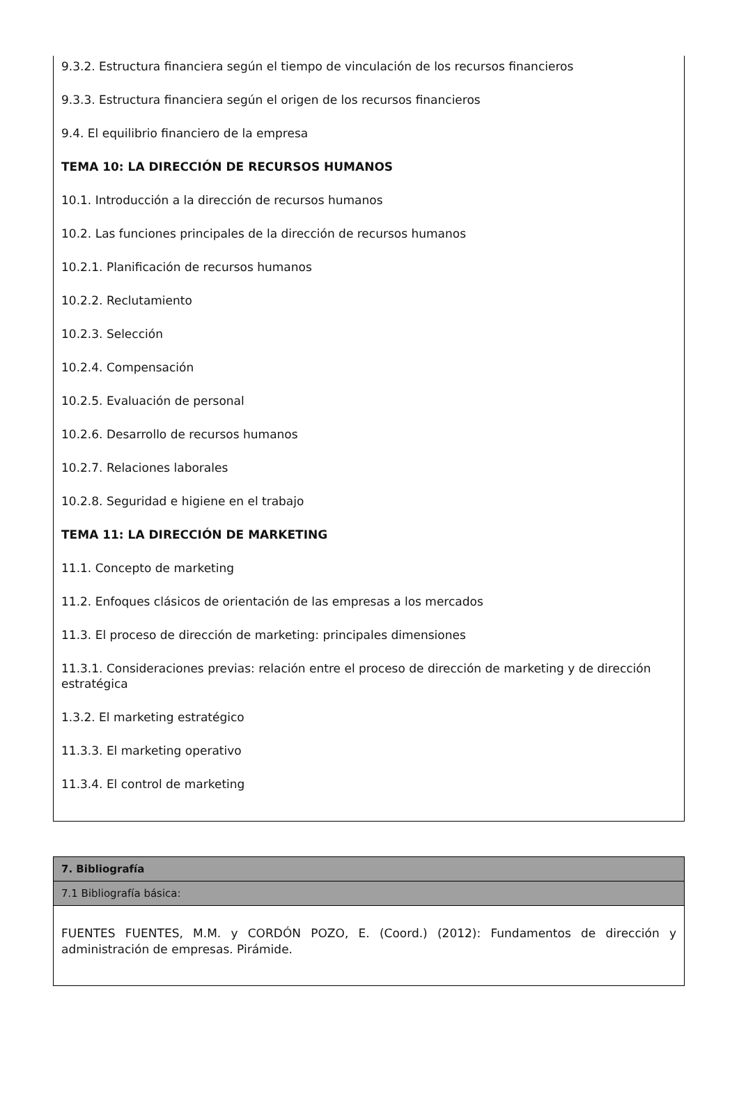9.3.2. Estructura financiera según el tiempo de vinculación de los recursos financieros
9.3.3. Estructura financiera según el origen de los recursos financieros
9.4. El equilibrio financiero de la empresa
TEMA 10: LA DIRECCIÓN DE RECURSOS HUMANOS
10.1. Introducción a la dirección de recursos humanos
10.2. Las funciones principales de la dirección de recursos humanos
10.2.1. Planificación de recursos humanos
10.2.2. Reclutamiento
10.2.3. Selección
10.2.4. Compensación
10.2.5. Evaluación de personal
10.2.6. Desarrollo de recursos humanos
10.2.7. Relaciones laborales
10.2.8. Seguridad e higiene en el trabajo
TEMA 11: LA DIRECCIÓN DE MARKETING
11.1. Concepto de marketing
11.2. Enfoques clásicos de orientación de las empresas a los mercados
11.3. El proceso de dirección de marketing: principales dimensiones
11.3.1. Consideraciones previas: relación entre el proceso de dirección de marketing y de dirección estratégica
1.3.2. El marketing estratégico
11.3.3. El marketing operativo
11.3.4. El control de marketing
| 7. Bibliografía |
| 7.1 Bibliografía básica: |
| FUENTES FUENTES, M.M. y CORDÓN POZO, E. (Coord.) (2012): Fundamentos de dirección y administración de empresas. Pirámide. |